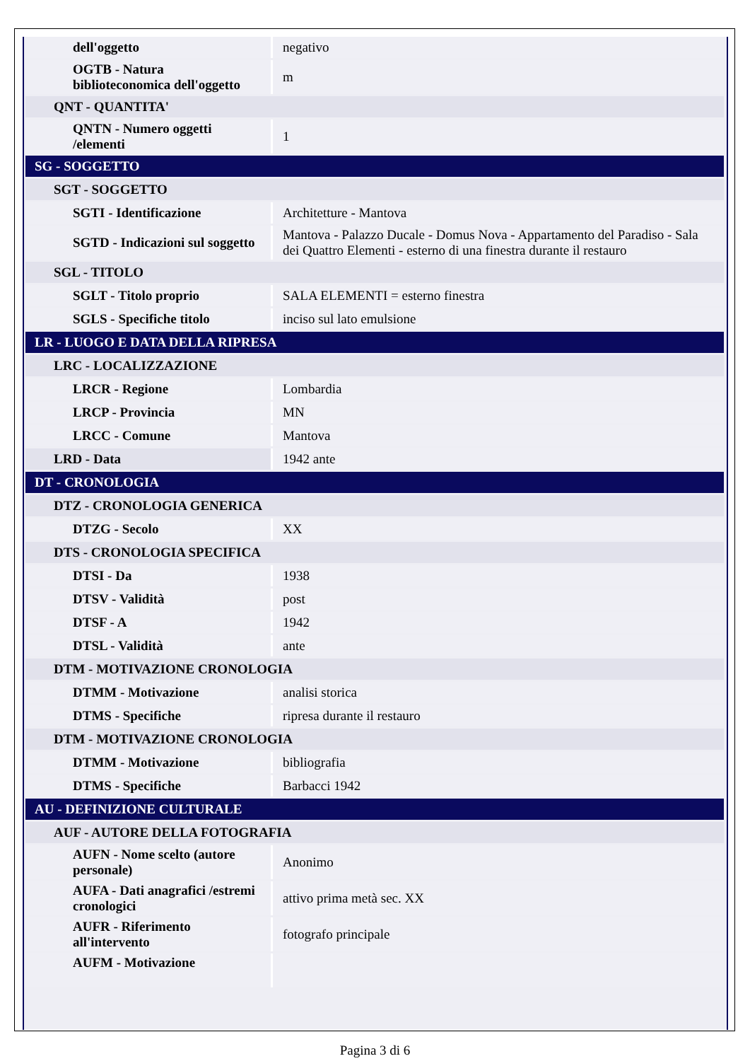| dell'oggetto | negativo |
| OGTB - Natura biblioteconomica dell'oggetto | m |
| QNT - QUANTITA' | |
| QNTN - Numero oggetti /elementi | 1 |
| SG - SOGGETTO | |
| SGT - SOGGETTO | |
| SGTI - Identificazione | Architetture - Mantova |
| SGTD - Indicazioni sul soggetto | Mantova - Palazzo Ducale - Domus Nova - Appartamento del Paradiso - Sala dei Quattro Elementi - esterno di una finestra durante il restauro |
| SGL - TITOLO | |
| SGLT - Titolo proprio | SALA ELEMENTI = esterno finestra |
| SGLS - Specifiche titolo | inciso sul lato emulsione |
| LR - LUOGO E DATA DELLA RIPRESA | |
| LRC - LOCALIZZAZIONE | |
| LRCR - Regione | Lombardia |
| LRCP - Provincia | MN |
| LRCC - Comune | Mantova |
| LRD - Data | 1942 ante |
| DT - CRONOLOGIA | |
| DTZ - CRONOLOGIA GENERICA | |
| DTZG - Secolo | XX |
| DTS - CRONOLOGIA SPECIFICA | |
| DTSI - Da | 1938 |
| DTSV - Validità | post |
| DTSF - A | 1942 |
| DTSL - Validità | ante |
| DTM - MOTIVAZIONE CRONOLOGIA | |
| DTMM - Motivazione | analisi storica |
| DTMS - Specifiche | ripresa durante il restauro |
| DTM - MOTIVAZIONE CRONOLOGIA | |
| DTMM - Motivazione | bibliografia |
| DTMS - Specifiche | Barbacci 1942 |
| AU - DEFINIZIONE CULTURALE | |
| AUF - AUTORE DELLA FOTOGRAFIA | |
| AUFN - Nome scelto (autore personale) | Anonimo |
| AUFA - Dati anagrafici /estremi cronologici | attivo prima metà sec. XX |
| AUFR - Riferimento all'intervento | fotografo principale |
| AUFM - Motivazione | |
Pagina 3 di 6